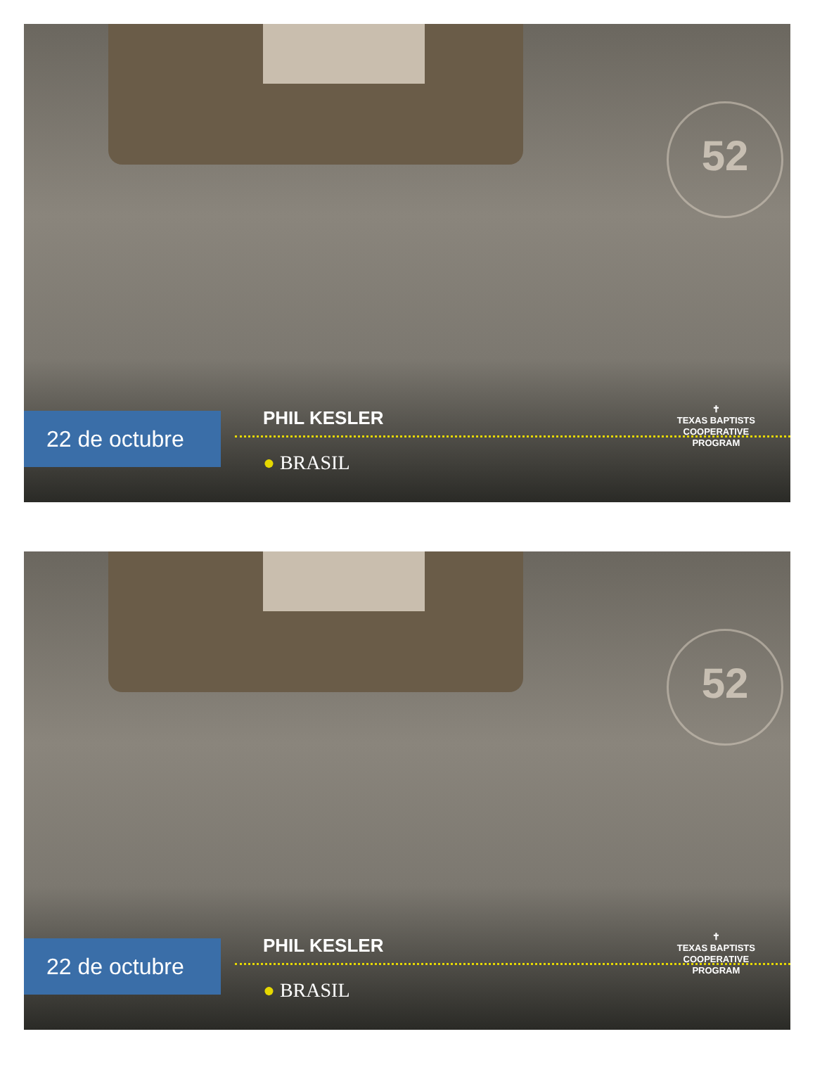52
22 de octubre
PHIL KESLER
● BRASIL
✝
TEXAS BAPTISTS
COOPERATIVE
PROGRAM
52
22 de octubre
PHIL KESLER
● BRASIL
✝
TEXAS BAPTISTS
COOPERATIVE
PROGRAM